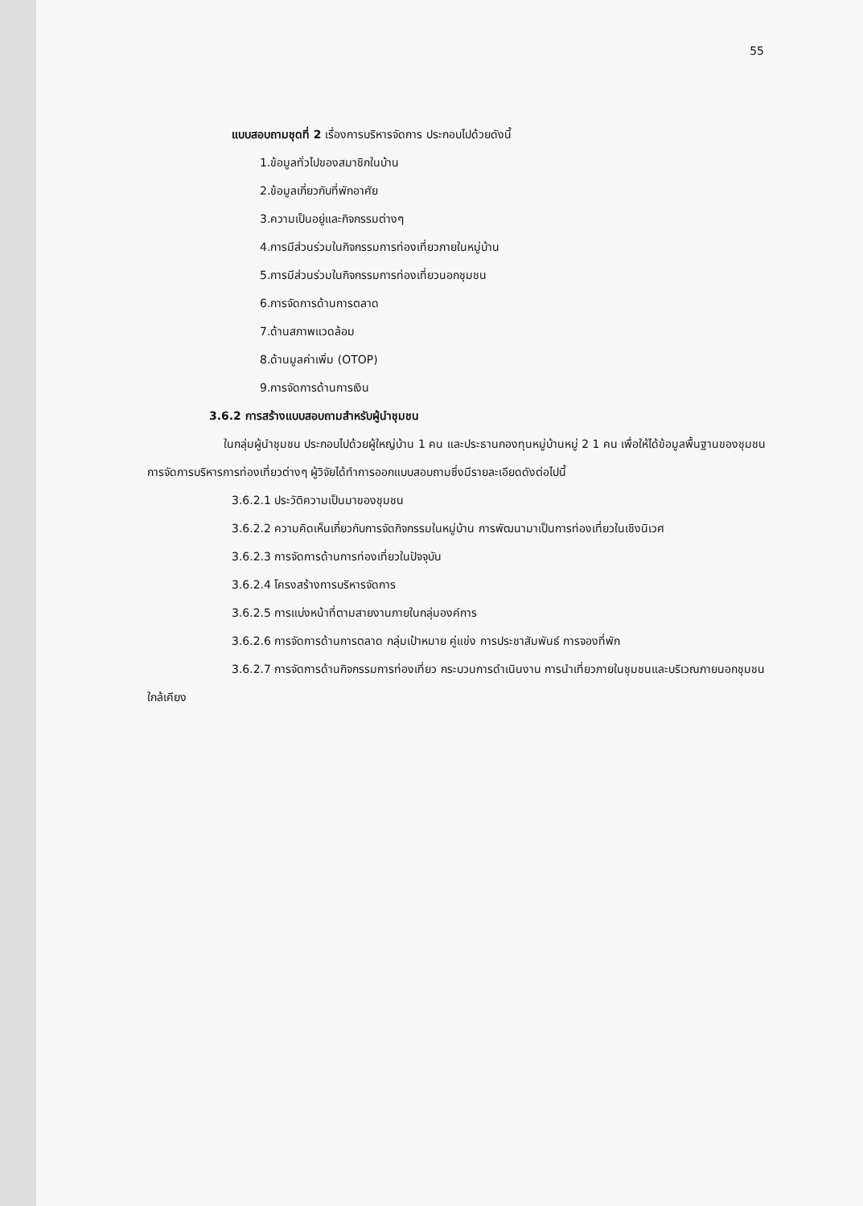55
แบบสอบถามชุดที่ 2 เรื่องการบริหารจัดการ ประกอบไปด้วยดังนี้
1.ข้อมูลทั่วไปของสมาชิกในบ้าน
2.ข้อมูลเกี่ยวกับที่พักอาศัย
3.ความเป็นอยู่และกิจกรรมต่างๆ
4.การมีส่วนร่วมในกิจกรรมการท่องเที่ยวภายในหมู่บ้าน
5.การมีส่วนร่วมในกิจกรรมการท่องเที่ยวนอกชุมชน
6.การจัดการด้านการตลาด
7.ด้านสภาพแวดล้อม
8.ด้านมูลค่าเพิ่ม (OTOP)
9.การจัดการด้านการเงิน
3.6.2 การสร้างแบบสอบถามสำหรับผู้นำชุมชน
ในกลุ่มผู้นำชุมชน ประกอบไปด้วยผู้ใหญ่บ้าน 1 คน และประธานกองทุนหมู่บ้านหมู่ 2 1 คน เพื่อให้ได้ข้อมูลพื้นฐานของชุมชน การจัดการบริหารการท่องเที่ยวต่างๆ ผู้วิจัยได้ทำการออกแบบสอบถามซึ่งมีรายละเอียดดังต่อไปนี้
3.6.2.1 ประวัติความเป็นมาของชุมชน
3.6.2.2 ความคิดเห็นเกี่ยวกับการจัดกิจกรรมในหมู่บ้าน การพัฒนามาเป็นการท่องเที่ยวในเชิงนิเวศ
3.6.2.3 การจัดการด้านการท่องเที่ยวในปัจจุบัน
3.6.2.4 โครงสร้างการบริหารจัดการ
3.6.2.5 การแบ่งหน้าที่ตามสายงานภายในกลุ่มองค์การ
3.6.2.6 การจัดการด้านการตลาด กลุ่มเป้าหมาย คู่แข่ง การประชาสัมพันธ์ การจองที่พัก
3.6.2.7 การจัดการด้านกิจกรรมการท่องเที่ยว กระบวนการดำเนินงาน การนำเที่ยวภายในชุมชนและบริเวณภายนอกชุมชนใกล้เคียง